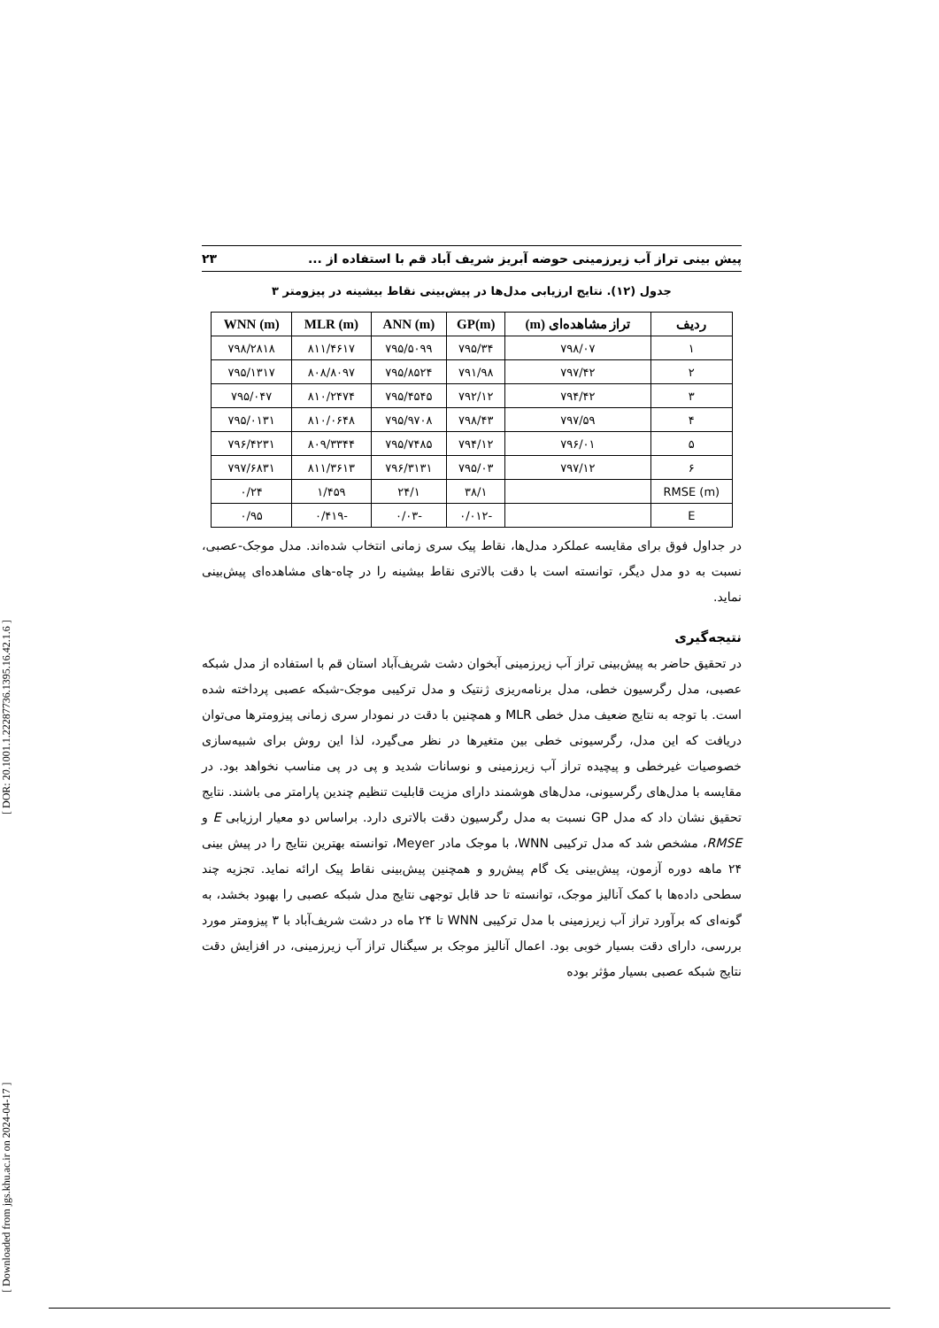[ Downloaded from jgs.khu.ac.ir on 2024-04-17 ] [ DOR: 20.1001.1.22287736.1395.16.42.1.6 ]
پیش بینی تراز آب زیرزمینی حوضه آبریز شریف آباد قم با استفاده از ... ۲۳
جدول (۱۲). نتایج ارزیابی مدل‌ها در پیش‌بینی نقاط بیشینه در پیزومتر ۳
| ردیف | تراز مشاهده‌ای (m) | GP(m) | ANN (m) | MLR (m) | WNN (m) |
| --- | --- | --- | --- | --- | --- |
| ۱ | ۷۹۸/۰۷ | ۷۹۵/۳۴ | ۷۹۵/۵۰۹۹ | ۸۱۱/۴۶۱۷ | ۷۹۸/۲۸۱۸ |
| ۲ | ۷۹۷/۴۲ | ۷۹۱/۹۸ | ۷۹۵/۸۵۲۴ | ۸۰۸/۸۰۹۷ | ۷۹۵/۱۳۱۷ |
| ۳ | ۷۹۴/۴۲ | ۷۹۲/۱۲ | ۷۹۵/۴۵۴۵ | ۸۱۰/۲۴۷۴ | ۷۹۵/۰۴۷ |
| ۴ | ۷۹۷/۵۹ | ۷۹۸/۴۳ | ۷۹۵/۹۷۰۸ | ۸۱۰/۰۶۴۸ | ۷۹۵/۰۱۳۱ |
| ۵ | ۷۹۶/۰۱ | ۷۹۴/۱۲ | ۷۹۵/۷۴۸۵ | ۸۰۹/۳۳۴۴ | ۷۹۶/۴۲۳۱ |
| ۶ | ۷۹۷/۱۲ | ۷۹۵/۰۳ | ۷۹۶/۳۱۳۱ | ۸۱۱/۳۶۱۳ | ۷۹۷/۶۸۳۱ |
| RMSE (m) | | ۳۸/۱ | ۲۴/۱ | ۱/۴۵۹ | ۰/۲۴ |
| E | | -۰/۰۱۲ | -۰/۰۳ | -۰/۴۱۹ | ۰/۹۵ |
در جداول فوق برای مقایسه عملکرد مدل‌ها، نقاط پیک سری زمانی انتخاب شده‌اند. مدل موجک-عصبی، نسبت به دو مدل دیگر، توانسته است با دقت بالاتری نقاط بیشینه را در چاه-های مشاهده‌ای پیش‌بینی نماید.
نتیجه‌گیری
در تحقیق حاضر به پیش‌بینی تراز آب زیرزمینی آبخوان دشت شریف‌آباد استان قم با استفاده از مدل شبکه عصبی، مدل رگرسیون خطی، مدل برنامه‌ریزی ژنتیک و مدل ترکیبی موجک-شبکه عصبی پرداخته شده است. با توجه به نتایج ضعیف مدل خطی MLR و همچنین با دقت در نمودار سری زمانی پیزومترها می‌توان دریافت که این مدل، رگرسیونی خطی بین متغیرها در نظر می‌گیرد، لذا این روش برای شبیه‌سازی خصوصیات غیرخطی و پیچیده تراز آب زیرزمینی و نوسانات شدید و پی در پی مناسب نخواهد بود. در مقایسه با مدل‌های رگرسیونی، مدل‌های هوشمند دارای مزیت قابلیت تنظیم چندین پارامتر می باشند. نتایج تحقیق نشان داد که مدل GP نسبت به مدل رگرسیون دقت بالاتری دارد. براساس دو معیار ارزیابی E و RMSE، مشخص شد که مدل ترکیبی WNN، با موجک مادر Meyer، توانسته بهترین نتایج را در پیش بینی ۲۴ ماهه دوره آزمون، پیش‌بینی یک گام پیش‌رو و همچنین پیش‌بینی نقاط پیک ارائه نماید. تجزیه چند سطحی داده‌ها با کمک آنالیز موجک، توانسته تا حد قابل توجهی نتایج مدل شبکه عصبی را بهبود بخشد، به گونه‌ای که برآورد تراز آب زیرزمینی با مدل ترکیبی WNN تا ۲۴ ماه در دشت شریف‌آباد با ۳ پیزومتر مورد بررسی، دارای دقت بسیار خوبی بود. اعمال آنالیز موجک بر سیگنال تراز آب زیرزمینی، در افزایش دقت نتایج شبکه عصبی بسیار مؤثر بوده